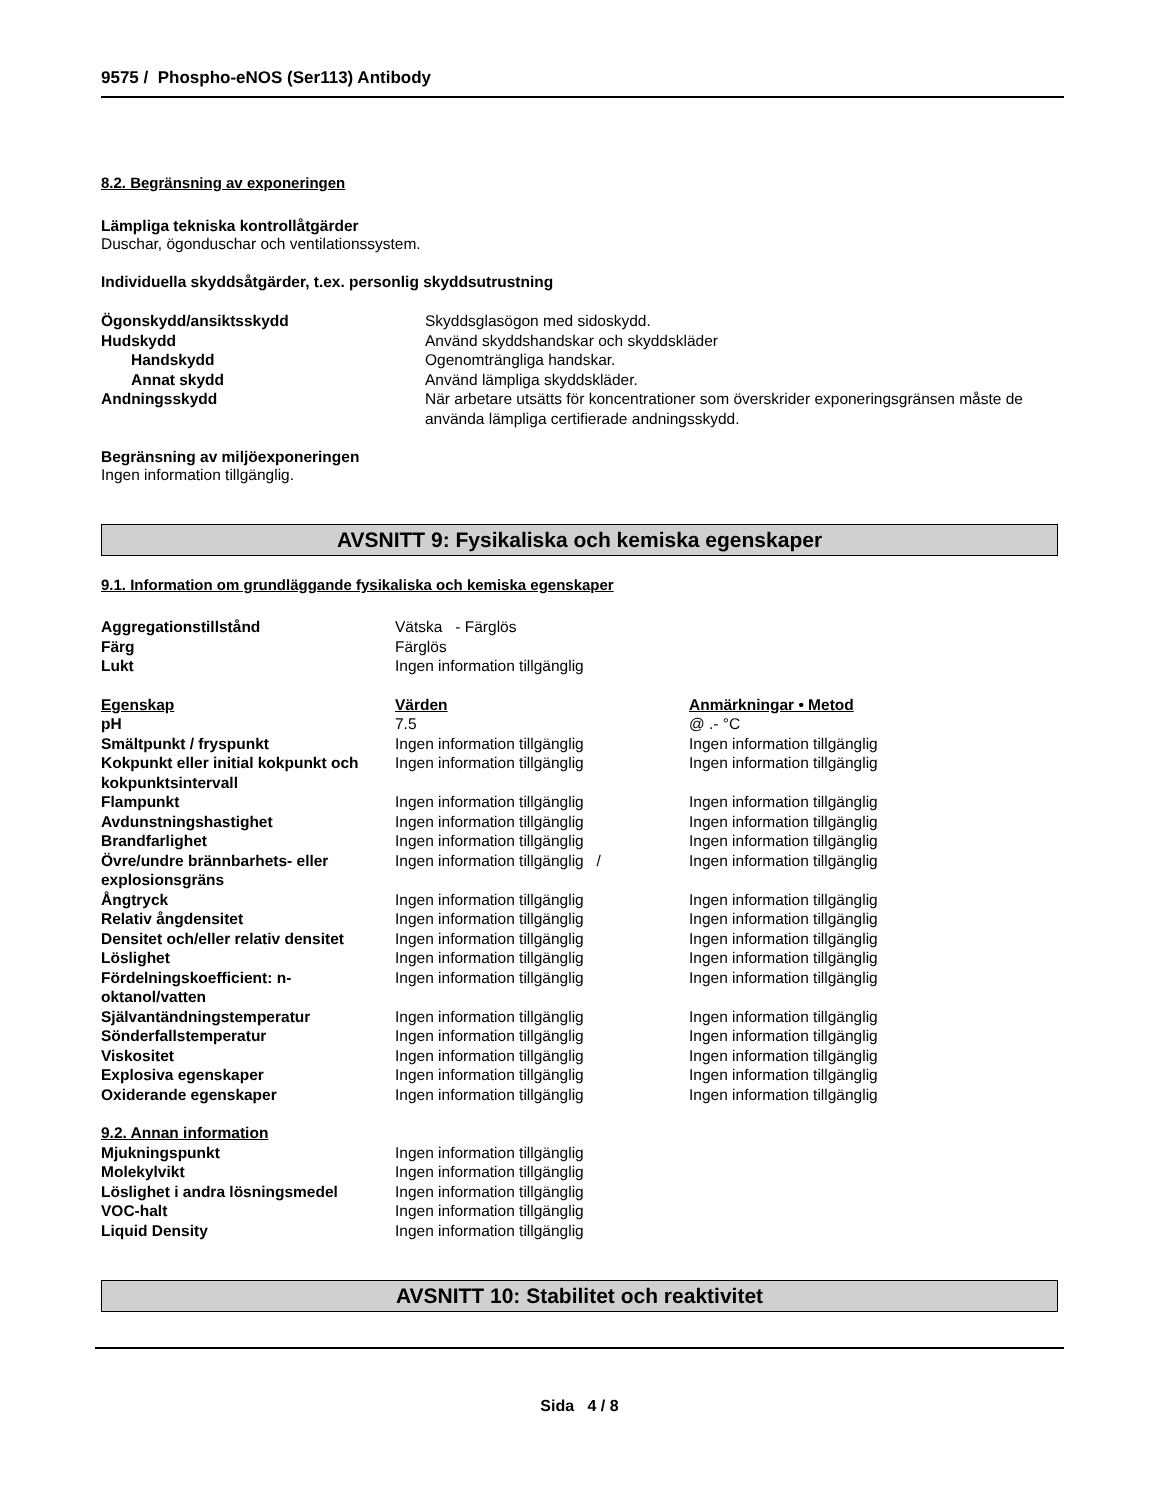9575 / Phospho-eNOS (Ser113) Antibody
8.2. Begränsning av exponeringen
Lämpliga tekniska kontrollåtgärder
Duschar, ögonduschar och ventilationssystem.
Individuella skyddsåtgärder, t.ex. personlig skyddsutrustning
| Ögonskydd/ansiktsskydd | Skyddsglasögon med sidoskydd. |
| Hudskydd | Använd skyddshandskar och skyddskläder |
| Handskydd | Ogenomträngliga handskar. |
| Annat skydd | Använd lämpliga skyddskläder. |
| Andningsskydd | När arbetare utsätts för koncentrationer som överskrider exponeringsgränsen måste de använda lämpliga certifierade andningsskydd. |
Begränsning av miljöexponeringen
Ingen information tillgänglig.
AVSNITT 9: Fysikaliska och kemiska egenskaper
9.1. Information om grundläggande fysikaliska och kemiska egenskaper
| Aggregationstillstånd | Vätska - Färglös | |
| Färg | Färglös | |
| Lukt | Ingen information tillgänglig | |
| Egenskap | Värden | Anmärkningar • Metod |
| pH | 7.5 | @ .- °C |
| Smältpunkt / fryspunkt | Ingen information tillgänglig | Ingen information tillgänglig |
| Kokpunkt eller initial kokpunkt och kokpunktsintervall | Ingen information tillgänglig | Ingen information tillgänglig |
| Flampunkt | Ingen information tillgänglig | Ingen information tillgänglig |
| Avdunstningshastighet | Ingen information tillgänglig | Ingen information tillgänglig |
| Brandfarlighet | Ingen information tillgänglig | Ingen information tillgänglig |
| Övre/undre brännbarhets- eller explosionsgräns | Ingen information tillgänglig / | Ingen information tillgänglig |
| Ångtryck | Ingen information tillgänglig | Ingen information tillgänglig |
| Relativ ångdensitet | Ingen information tillgänglig | Ingen information tillgänglig |
| Densitet och/eller relativ densitet | Ingen information tillgänglig | Ingen information tillgänglig |
| Löslighet | Ingen information tillgänglig | Ingen information tillgänglig |
| Fördelningskoefficient: n-oktanol/vatten | Ingen information tillgänglig | Ingen information tillgänglig |
| Självantändningstemperatur | Ingen information tillgänglig | Ingen information tillgänglig |
| Sönderfallstemperatur | Ingen information tillgänglig | Ingen information tillgänglig |
| Viskositet | Ingen information tillgänglig | Ingen information tillgänglig |
| Explosiva egenskaper | Ingen information tillgänglig | Ingen information tillgänglig |
| Oxiderande egenskaper | Ingen information tillgänglig | Ingen information tillgänglig |
| 9.2. Annan information | | |
| Mjukningspunkt | Ingen information tillgänglig | |
| Molekylvikt | Ingen information tillgänglig | |
| Löslighet i andra lösningsmedel | Ingen information tillgänglig | |
| VOC-halt | Ingen information tillgänglig | |
| Liquid Density | Ingen information tillgänglig | |
AVSNITT 10: Stabilitet och reaktivitet
Sida 4 / 8